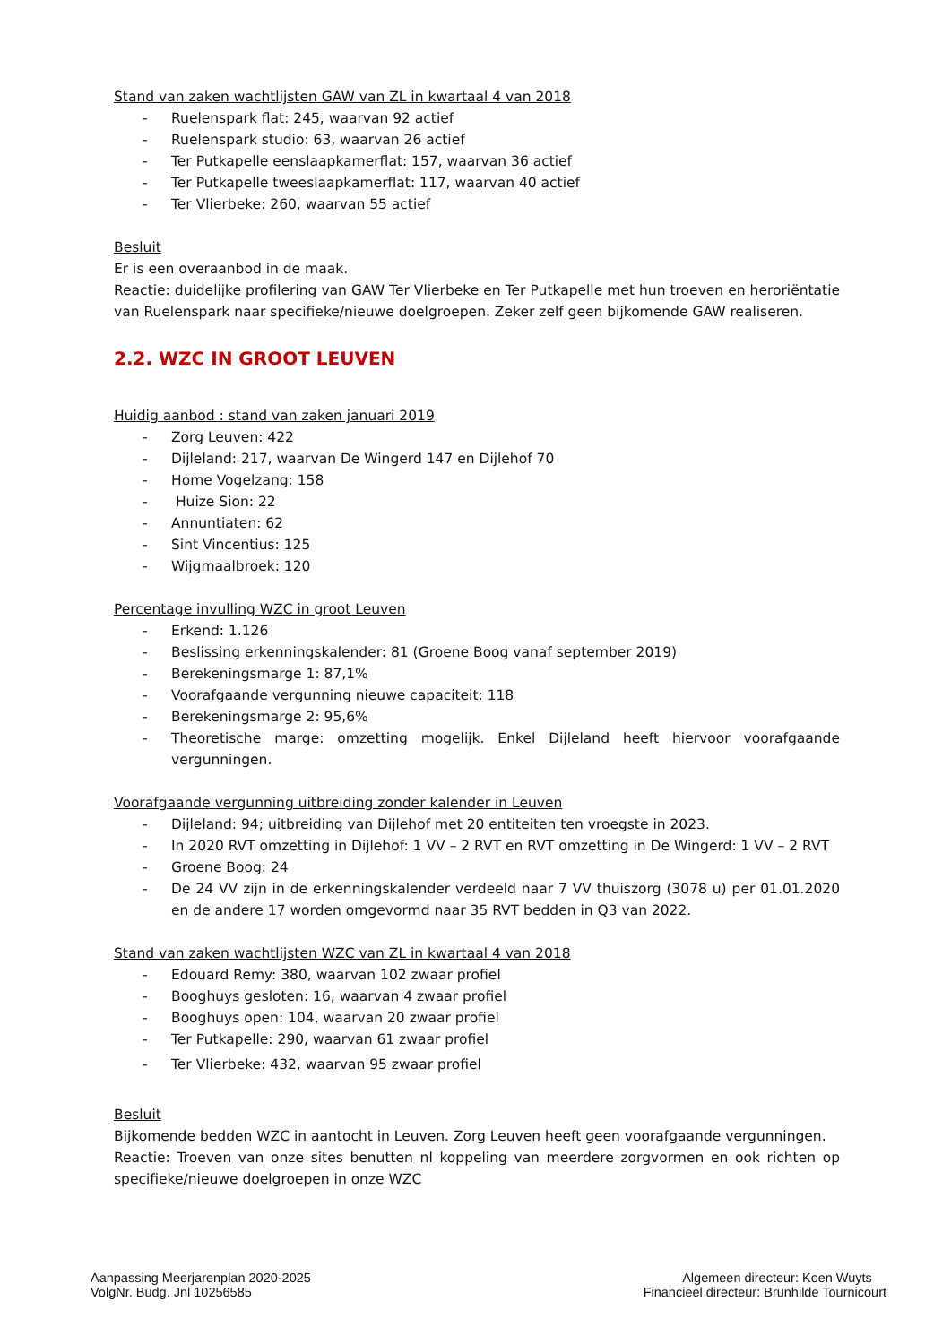Stand van zaken wachtlijsten GAW van ZL in kwartaal 4 van 2018
- Ruelenspark flat: 245, waarvan 92 actief
- Ruelenspark studio: 63, waarvan 26 actief
- Ter Putkapelle eenslaapkamerflat: 157, waarvan 36 actief
- Ter Putkapelle tweeslaapkamerflat: 117, waarvan 40 actief
- Ter Vlierbeke: 260, waarvan 55 actief
Besluit
Er is een overaanbod in de maak.
Reactie: duidelijke profilering van GAW Ter Vlierbeke en Ter Putkapelle met hun troeven en heroriëntatie van Ruelenspark naar specifieke/nieuwe doelgroepen. Zeker zelf geen bijkomende GAW realiseren.
2.2. WZC IN GROOT LEUVEN
Huidig aanbod : stand van zaken januari 2019
- Zorg Leuven: 422
- Dijleland: 217, waarvan De Wingerd 147 en Dijlehof 70
- Home Vogelzang: 158
- Huize Sion: 22
- Annuntiaten: 62
- Sint Vincentius: 125
- Wijgmaalbroek: 120
Percentage invulling WZC in groot Leuven
- Erkend: 1.126
- Beslissing erkenningskalender: 81 (Groene Boog vanaf september 2019)
- Berekeningsmarge 1: 87,1%
- Voorafgaande vergunning nieuwe capaciteit: 118
- Berekeningsmarge 2: 95,6%
- Theoretische marge: omzetting mogelijk. Enkel Dijleland heeft hiervoor voorafgaande vergunningen.
Voorafgaande vergunning uitbreiding zonder kalender in Leuven
- Dijleland: 94; uitbreiding van Dijlehof met 20 entiteiten ten vroegste in 2023.
- In 2020 RVT omzetting in Dijlehof: 1 VV – 2 RVT en RVT omzetting in De Wingerd: 1 VV – 2 RVT
- Groene Boog: 24
- De 24 VV zijn in de erkenningskalender verdeeld naar 7 VV thuiszorg (3078 u) per 01.01.2020 en de andere 17 worden omgevormd naar 35 RVT bedden in Q3 van 2022.
Stand van zaken wachtlijsten WZC van ZL in kwartaal 4 van 2018
- Edouard Remy: 380, waarvan 102 zwaar profiel
- Booghuys gesloten: 16, waarvan 4 zwaar profiel
- Booghuys open: 104, waarvan 20 zwaar profiel
- Ter Putkapelle: 290, waarvan 61 zwaar profiel
- Ter Vlierbeke: 432, waarvan 95 zwaar profiel
Besluit
Bijkomende bedden WZC in aantocht in Leuven. Zorg Leuven heeft geen voorafgaande vergunningen.
Reactie: Troeven van onze sites benutten nl koppeling van meerdere zorgvormen en ook richten op specifieke/nieuwe doelgroepen in onze WZC
Aanpassing Meerjarenplan 2020-2025
VolgNr. Budg. Jnl 10256585
Algemeen directeur: Koen Wuyts
Financieel directeur: Brunhilde Tournicourt